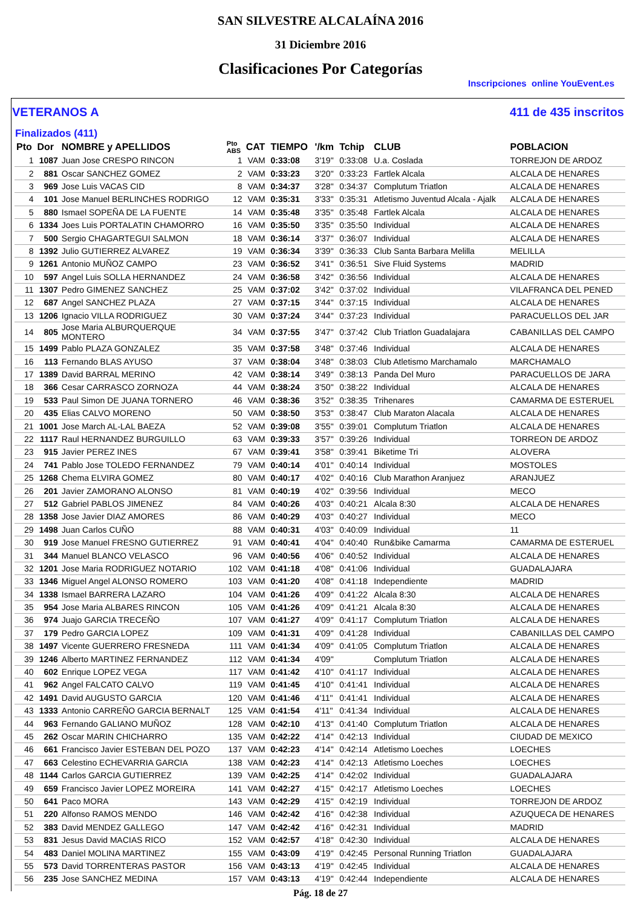SAN SILVESTRE ALCALAÍNA 2016
31 Diciembre 2016
Clasificaciones Por Categorías
Inscripciones online YouEvent.es
VETERANOS A 411 de 435 inscritos
Finalizados (411)
| Pto | Dor | NOMBRE y APELLIDOS | Pto ABS | CAT | TIEMPO | '/km | Tchip | CLUB | POBLACION |
| --- | --- | --- | --- | --- | --- | --- | --- | --- | --- |
| 1 | 1087 | Juan Jose CRESPO RINCON | 1 | VAM | 0:33:08 | 3'19" | 0:33:08 | U.a. Coslada | TORREJON DE ARDOZ |
| 2 | 881 | Oscar SANCHEZ GOMEZ | 2 | VAM | 0:33:23 | 3'20" | 0:33:23 | Fartlek Alcala | ALCALA DE HENARES |
| 3 | 969 | Jose Luis VACAS CID | 8 | VAM | 0:34:37 | 3'28" | 0:34:37 | Complutum Triatlon | ALCALA DE HENARES |
| 4 | 101 | Jose Manuel BERLINCHES RODRIGO | 12 | VAM | 0:35:31 | 3'33" | 0:35:31 | Atletismo Juventud Alcala - Ajalk | ALCALA DE HENARES |
| 5 | 880 | Ismael SOPEÑA DE LA FUENTE | 14 | VAM | 0:35:48 | 3'35" | 0:35:48 | Fartlek Alcala | ALCALA DE HENARES |
| 6 | 1334 | Joes Luis PORTALATIN CHAMORRO | 16 | VAM | 0:35:50 | 3'35" | 0:35:50 | Individual | ALCALA DE HENARES |
| 7 | 500 | Sergio CHAGARTEGUI SALMON | 18 | VAM | 0:36:14 | 3'37" | 0:36:07 | Individual | ALCALA DE HENARES |
| 8 | 1392 | Julio GUTIERREZ ALVAREZ | 19 | VAM | 0:36:34 | 3'39" | 0:36:33 | Club Santa Barbara Melilla | MELILLA |
| 9 | 1261 | Antonio MUÑOZ CAMPO | 23 | VAM | 0:36:52 | 3'41" | 0:36:51 | Sive Fluid Systems | MADRID |
| 10 | 597 | Angel Luis SOLLA HERNANDEZ | 24 | VAM | 0:36:58 | 3'42" | 0:36:56 | Individual | ALCALA DE HENARES |
| 11 | 1307 | Pedro GIMENEZ SANCHEZ | 25 | VAM | 0:37:02 | 3'42" | 0:37:02 | Individual | VILAFRANCA DEL PENED |
| 12 | 687 | Angel SANCHEZ PLAZA | 27 | VAM | 0:37:15 | 3'44" | 0:37:15 | Individual | ALCALA DE HENARES |
| 13 | 1206 | Ignacio VILLA RODRIGUEZ | 30 | VAM | 0:37:24 | 3'44" | 0:37:23 | Individual | PARACUELLOS DEL JAR |
| 14 | 805 | Jose Maria ALBURQUERQUE MONTERO | 34 | VAM | 0:37:55 | 3'47" | 0:37:42 | Club Triatlon Guadalajara | CABANILLAS DEL CAMPO |
| 15 | 1499 | Pablo PLAZA GONZALEZ | 35 | VAM | 0:37:58 | 3'48" | 0:37:46 | Individual | ALCALA DE HENARES |
| 16 | 113 | Fernando BLAS AYUSO | 37 | VAM | 0:38:04 | 3'48" | 0:38:03 | Club Atletismo Marchamalo | MARCHAMALO |
| 17 | 1389 | David BARRAL MERINO | 42 | VAM | 0:38:14 | 3'49" | 0:38:13 | Panda Del Muro | PARACUELLOS DE JARA |
| 18 | 366 | Cesar CARRASCO ZORNOZA | 44 | VAM | 0:38:24 | 3'50" | 0:38:22 | Individual | ALCALA DE HENARES |
| 19 | 533 | Paul Simon DE JUANA TORNERO | 46 | VAM | 0:38:36 | 3'52" | 0:38:35 | Trihenares | CAMARMA DE ESTERUEL |
| 20 | 435 | Elias CALVO MORENO | 50 | VAM | 0:38:50 | 3'53" | 0:38:47 | Club Maraton Alacala | ALCALA DE HENARES |
| 21 | 1001 | Jose March AL-LAL BAEZA | 52 | VAM | 0:39:08 | 3'55" | 0:39:01 | Complutum Triatlon | ALCALA DE HENARES |
| 22 | 1117 | Raul HERNANDEZ BURGUILLO | 63 | VAM | 0:39:33 | 3'57" | 0:39:26 | Individual | TORREON DE ARDOZ |
| 23 | 915 | Javier PEREZ INES | 67 | VAM | 0:39:41 | 3'58" | 0:39:41 | Biketime Tri | ALOVERA |
| 24 | 741 | Pablo Jose TOLEDO FERNANDEZ | 79 | VAM | 0:40:14 | 4'01" | 0:40:14 | Individual | MOSTOLES |
| 25 | 1268 | Chema ELVIRA GOMEZ | 80 | VAM | 0:40:17 | 4'02" | 0:40:16 | Club Marathon Aranjuez | ARANJUEZ |
| 26 | 201 | Javier ZAMORANO ALONSO | 81 | VAM | 0:40:19 | 4'02" | 0:39:56 | Individual | MECO |
| 27 | 512 | Gabriel PABLOS JIMENEZ | 84 | VAM | 0:40:26 | 4'03" | 0:40:21 | Alcala 8:30 | ALCALA DE HENARES |
| 28 | 1358 | Jose Javier DIAZ AMORES | 86 | VAM | 0:40:29 | 4'03" | 0:40:27 | Individual | MECO |
| 29 | 1498 | Juan Carlos CUÑO | 88 | VAM | 0:40:31 | 4'03" | 0:40:09 | Individual | 11 |
| 30 | 919 | Jose Manuel FRESNO GUTIERREZ | 91 | VAM | 0:40:41 | 4'04" | 0:40:40 | Run&bike Camarma | CAMARMA DE ESTERUEL |
| 31 | 344 | Manuel BLANCO VELASCO | 96 | VAM | 0:40:56 | 4'06" | 0:40:52 | Individual | ALCALA DE HENARES |
| 32 | 1201 | Jose Maria RODRIGUEZ NOTARIO | 102 | VAM | 0:41:18 | 4'08" | 0:41:06 | Individual | GUADALAJARA |
| 33 | 1346 | Miguel Angel ALONSO ROMERO | 103 | VAM | 0:41:20 | 4'08" | 0:41:18 | Independiente | MADRID |
| 34 | 1338 | Ismael BARRERA LAZARO | 104 | VAM | 0:41:26 | 4'09" | 0:41:22 | Alcala 8:30 | ALCALA DE HENARES |
| 35 | 954 | Jose Maria ALBARES RINCON | 105 | VAM | 0:41:26 | 4'09" | 0:41:21 | Alcala 8:30 | ALCALA DE HENARES |
| 36 | 974 | Juajo GARCIA TRECEÑO | 107 | VAM | 0:41:27 | 4'09" | 0:41:17 | Complutum Triatlon | ALCALA DE HENARES |
| 37 | 179 | Pedro GARCIA LOPEZ | 109 | VAM | 0:41:31 | 4'09" | 0:41:28 | Individual | CABANILLAS DEL CAMPO |
| 38 | 1497 | Vicente GUERRERO FRESNEDA | 111 | VAM | 0:41:34 | 4'09" | 0:41:05 | Complutum Triatlon | ALCALA DE HENARES |
| 39 | 1246 | Alberto MARTINEZ FERNANDEZ | 112 | VAM | 0:41:34 | 4'09" | | Complutum Triatlon | ALCALA DE HENARES |
| 40 | 602 | Enrique LOPEZ VEGA | 117 | VAM | 0:41:42 | 4'10" | 0:41:17 | Individual | ALCALA DE HENARES |
| 41 | 962 | Angel FALCATO CALVO | 119 | VAM | 0:41:45 | 4'10" | 0:41:41 | Individual | ALCALA DE HENARES |
| 42 | 1491 | David AUGUSTO GARCIA | 120 | VAM | 0:41:46 | 4'11" | 0:41:41 | Individual | ALCALA DE HENARES |
| 43 | 1333 | Antonio CARREÑO GARCIA BERNALT | 125 | VAM | 0:41:54 | 4'11" | 0:41:34 | Individual | ALCALA DE HENARES |
| 44 | 963 | Fernando GALIANO MUÑOZ | 128 | VAM | 0:42:10 | 4'13" | 0:41:40 | Complutum Triatlon | ALCALA DE HENARES |
| 45 | 262 | Oscar MARIN CHICHARRO | 135 | VAM | 0:42:22 | 4'14" | 0:42:13 | Individual | CIUDAD DE MEXICO |
| 46 | 661 | Francisco Javier ESTEBAN DEL POZO | 137 | VAM | 0:42:23 | 4'14" | 0:42:14 | Atletismo Loeches | LOECHES |
| 47 | 663 | Celestino ECHEVARRIA GARCIA | 138 | VAM | 0:42:23 | 4'14" | 0:42:13 | Atletismo Loeches | LOECHES |
| 48 | 1144 | Carlos GARCIA GUTIERREZ | 139 | VAM | 0:42:25 | 4'14" | 0:42:02 | Individual | GUADALAJARA |
| 49 | 659 | Francisco Javier LOPEZ MOREIRA | 141 | VAM | 0:42:27 | 4'15" | 0:42:17 | Atletismo Loeches | LOECHES |
| 50 | 641 | Paco MORA | 143 | VAM | 0:42:29 | 4'15" | 0:42:19 | Individual | TORREJON DE ARDOZ |
| 51 | 220 | Alfonso RAMOS MENDO | 146 | VAM | 0:42:42 | 4'16" | 0:42:38 | Individual | AZUQUECA DE HENARES |
| 52 | 383 | David MENDEZ GALLEGO | 147 | VAM | 0:42:42 | 4'16" | 0:42:31 | Individual | MADRID |
| 53 | 831 | Jesus David MACIAS RICO | 152 | VAM | 0:42:57 | 4'18" | 0:42:30 | Individual | ALCALA DE HENARES |
| 54 | 483 | Daniel MOLINA MARTINEZ | 155 | VAM | 0:43:09 | 4'19" | 0:42:45 | Personal Running Triatlon | GUADALAJARA |
| 55 | 573 | David TORRENTERAS PASTOR | 156 | VAM | 0:43:13 | 4'19" | 0:42:45 | Individual | ALCALA DE HENARES |
| 56 | 235 | Jose SANCHEZ MEDINA | 157 | VAM | 0:43:13 | 4'19" | 0:42:44 | Independiente | ALCALA DE HENARES |
Pág. 18 de 27